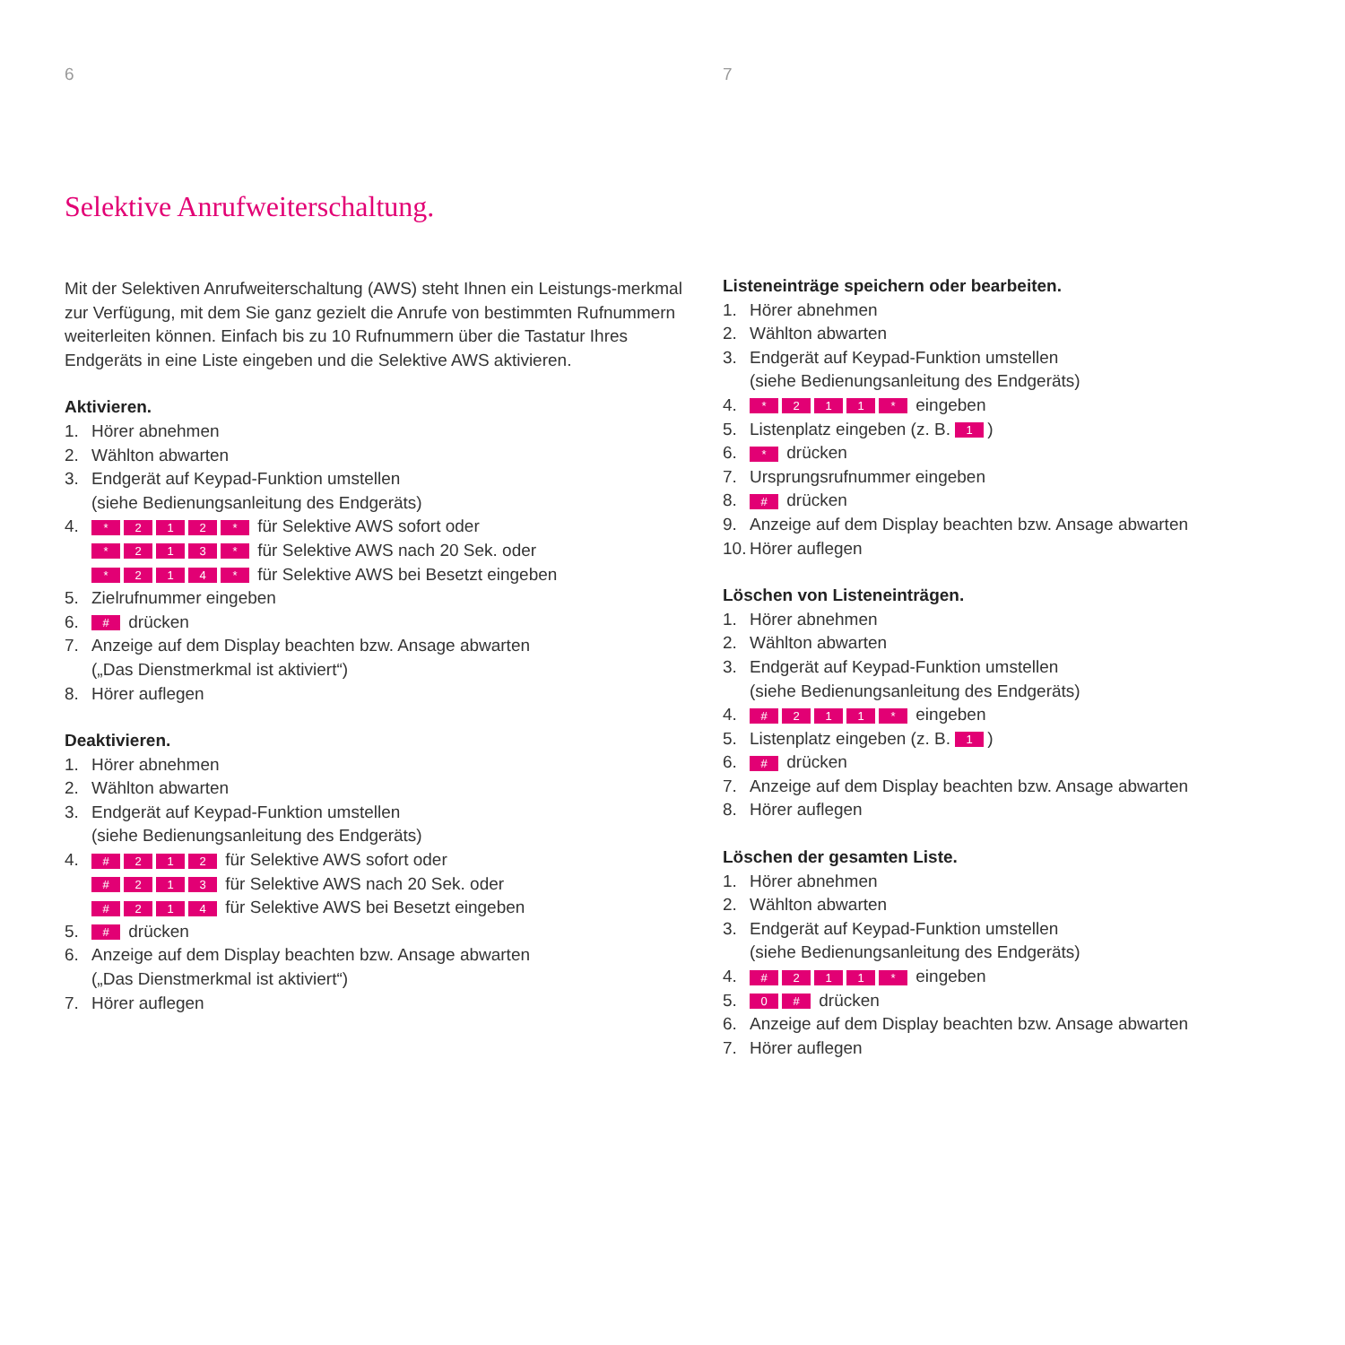6
Selektive Anrufweiterschaltung.
Mit der Selektiven Anrufweiterschaltung (AWS) steht Ihnen ein Leistungs-merkmal zur Verfügung, mit dem Sie ganz gezielt die Anrufe von bestimmten Rufnummern weiterleiten können. Einfach bis zu 10 Rufnummern über die Tastatur Ihres Endgeräts in eine Liste eingeben und die Selektive AWS aktivieren.
Aktivieren.
1. Hörer abnehmen
2. Wählton abwarten
3. Endgerät auf Keypad-Funktion umstellen
(siehe Bedienungsanleitung des Endgeräts)
4. * 212 * für Selektive AWS sofort oder
* 213 * für Selektive AWS nach 20 Sek. oder
* 214 * für Selektive AWS bei Besetzt eingeben
5. Zielrufnummer eingeben
6. # drücken
7. Anzeige auf dem Display beachten bzw. Ansage abwarten
(„Das Dienstmerkmal ist aktiviert“)
8. Hörer auflegen
Deaktivieren.
1. Hörer abnehmen
2. Wählton abwarten
3. Endgerät auf Keypad-Funktion umstellen
(siehe Bedienungsanleitung des Endgeräts)
4. # 212 für Selektive AWS sofort oder
# 213 für Selektive AWS nach 20 Sek. oder
# 214 für Selektive AWS bei Besetzt eingeben
5. # drücken
6. Anzeige auf dem Display beachten bzw. Ansage abwarten
(„Das Dienstmerkmal ist aktiviert“)
7. Hörer auflegen
7
Listeneinträge speichern oder bearbeiten.
1. Hörer abnehmen
2. Wählton abwarten
3. Endgerät auf Keypad-Funktion umstellen
(siehe Bedienungsanleitung des Endgeräts)
4. * 211 * eingeben
5. Listenplatz eingeben (z. B. 1)
6. * drücken
7. Ursprungsrufnummer eingeben
8. # drücken
9. Anzeige auf dem Display beachten bzw. Ansage abwarten
10. Hörer auflegen
Löschen von Listeneinträgen.
1. Hörer abnehmen
2. Wählton abwarten
3. Endgerät auf Keypad-Funktion umstellen
(siehe Bedienungsanleitung des Endgeräts)
4. # 211 * eingeben
5. Listenplatz eingeben (z. B. 1)
6. # drücken
7. Anzeige auf dem Display beachten bzw. Ansage abwarten
8. Hörer auflegen
Löschen der gesamten Liste.
1. Hörer abnehmen
2. Wählton abwarten
3. Endgerät auf Keypad-Funktion umstellen
(siehe Bedienungsanleitung des Endgeräts)
4. # 211 * eingeben
5. 0 # drücken
6. Anzeige auf dem Display beachten bzw. Ansage abwarten
7. Hörer auflegen